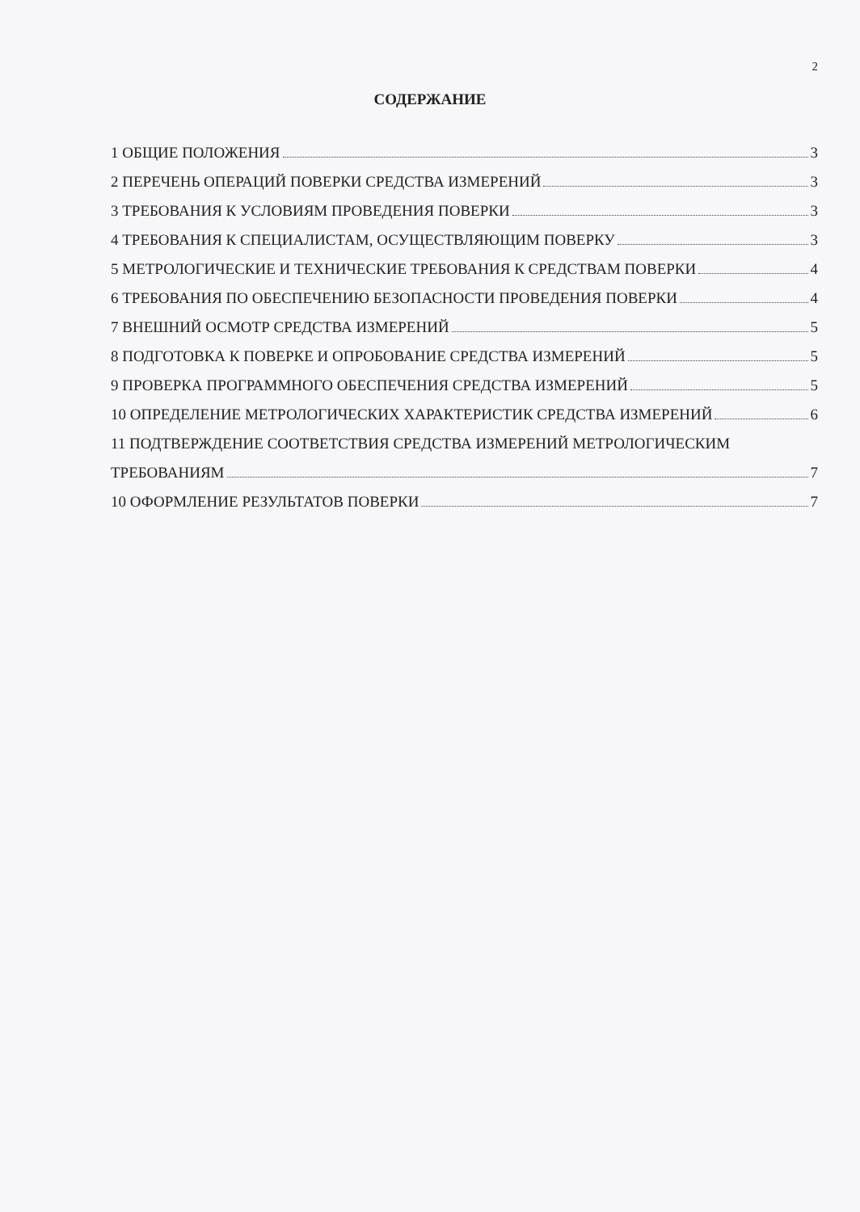2
СОДЕРЖАНИЕ
1 ОБЩИЕ ПОЛОЖЕНИЯ 3
2 ПЕРЕЧЕНЬ ОПЕРАЦИЙ ПОВЕРКИ СРЕДСТВА ИЗМЕРЕНИЙ 3
3 ТРЕБОВАНИЯ К УСЛОВИЯМ ПРОВЕДЕНИЯ ПОВЕРКИ 3
4 ТРЕБОВАНИЯ К СПЕЦИАЛИСТАМ, ОСУЩЕСТВЛЯЮЩИМ ПОВЕРКУ 3
5 МЕТРОЛОГИЧЕСКИЕ И ТЕХНИЧЕСКИЕ ТРЕБОВАНИЯ К СРЕДСТВАМ ПОВЕРКИ 4
6 ТРЕБОВАНИЯ ПО ОБЕСПЕЧЕНИЮ БЕЗОПАСНОСТИ ПРОВЕДЕНИЯ ПОВЕРКИ 4
7 ВНЕШНИЙ ОСМОТР СРЕДСТВА ИЗМЕРЕНИЙ 5
8 ПОДГОТОВКА К ПОВЕРКЕ И ОПРОБОВАНИЕ СРЕДСТВА ИЗМЕРЕНИЙ 5
9 ПРОВЕРКА ПРОГРАММНОГО ОБЕСПЕЧЕНИЯ СРЕДСТВА ИЗМЕРЕНИЙ 5
10 ОПРЕДЕЛЕНИЕ МЕТРОЛОГИЧЕСКИХ ХАРАКТЕРИСТИК СРЕДСТВА ИЗМЕРЕНИЙ 6
11 ПОДТВЕРЖДЕНИЕ СООТВЕТСТВИЯ СРЕДСТВА ИЗМЕРЕНИЙ МЕТРОЛОГИЧЕСКИМ
ТРЕБОВАНИЯМ 7
10 ОФОРМЛЕНИЕ РЕЗУЛЬТАТОВ ПОВЕРКИ 7